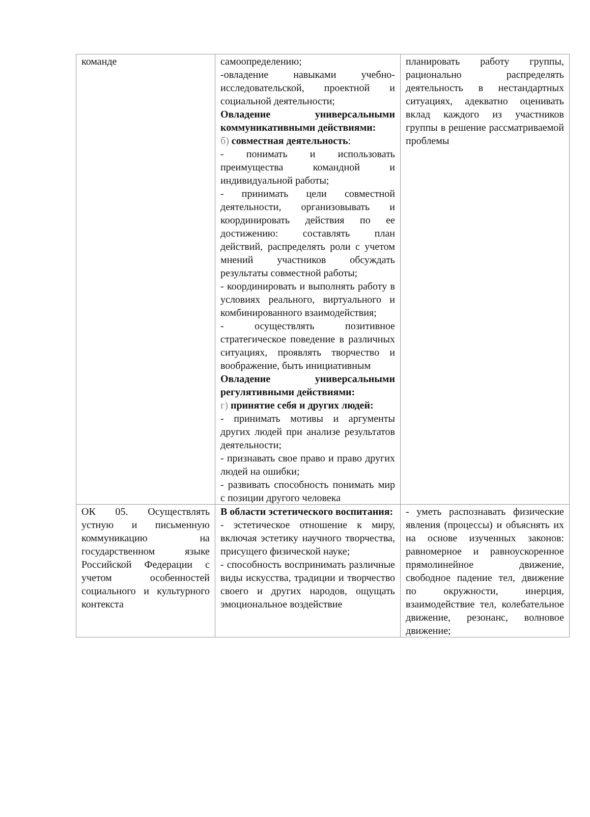| команде | самоопределению; -овладение навыками учебно-исследовательской, проектной и социальной деятельности; Овладение универсальными коммуникативными действиями: б) совместная деятельность : - понимать и использовать преимущества командной и индивидуальной работы; - принимать цели совместной деятельности, организовывать и координировать действия по ее достижению: составлять план действий, распределять роли с учетом мнений участников обсуждать результаты совместной работы; - координировать и выполнять работу в условиях реального, виртуального и комбинированного взаимодействия; - осуществлять позитивное стратегическое поведение в различных ситуациях, проявлять творчество и воображение, быть инициативным Овладение универсальными регулятивными действиями: г) принятие себя и других людей: - принимать мотивы и аргументы других людей при анализе результатов деятельности; - признавать свое право и право других людей на ошибки; - развивать способность понимать мир с позиции другого человека | планировать работу группы, рационально распределять деятельность в нестандартных ситуациях, адекватно оценивать вклад каждого из участников группы в решение рассматриваемой проблемы |
| ОК 05. Осуществлять устную и письменную коммуникацию на государственном языке Российской Федерации с учетом особенностей социального и культурного контекста | В области эстетического воспитания: - эстетическое отношение к миру, включая эстетику научного творчества, присущего физической науке; - способность воспринимать различные виды искусства, традиции и творчество своего и других народов, ощущать эмоциональное воздействие | - уметь распознавать физические явления (процессы) и объяснять их на основе изученных законов: равномерное и равноускоренное прямолинейное движение, свободное падение тел, движение по окружности, инерция, взаимодействие тел, колебательное движение, резонанс, волновое движение; |